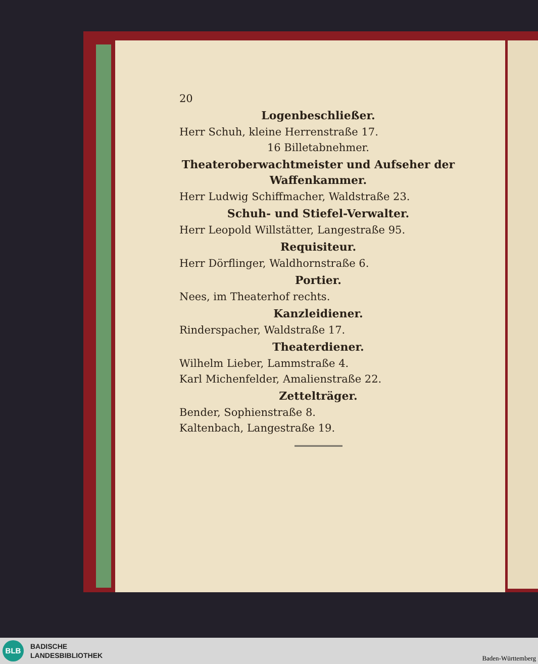20
Logenbeschließer.
Herr Schuh, kleine Herrenstraße 17.
16 Billetabnehmer.
Theateroberwachtmeister und Aufseher der Waffenkammer.
Herr Ludwig Schiffmacher, Waldstraße 23.
Schuh- und Stiefel-Verwalter.
Herr Leopold Willstätter, Langestraße 95.
Requisiteur.
Herr Dörflinger, Waldhornstraße 6.
Portier.
Nees, im Theaterhof rechts.
Kanzleidiener.
Rinderspacher, Waldstraße 17.
Theaterdiener.
Wilhelm Lieber, Lammstraße 4.
Karl Michenfelder, Amalienstraße 22.
Zettelträger.
Bender, Sophienstraße 8.
Kaltenbach, Langestraße 19.
BLB
BADISCHE
LANDESBIBLIOTHEK
Baden-Württemberg